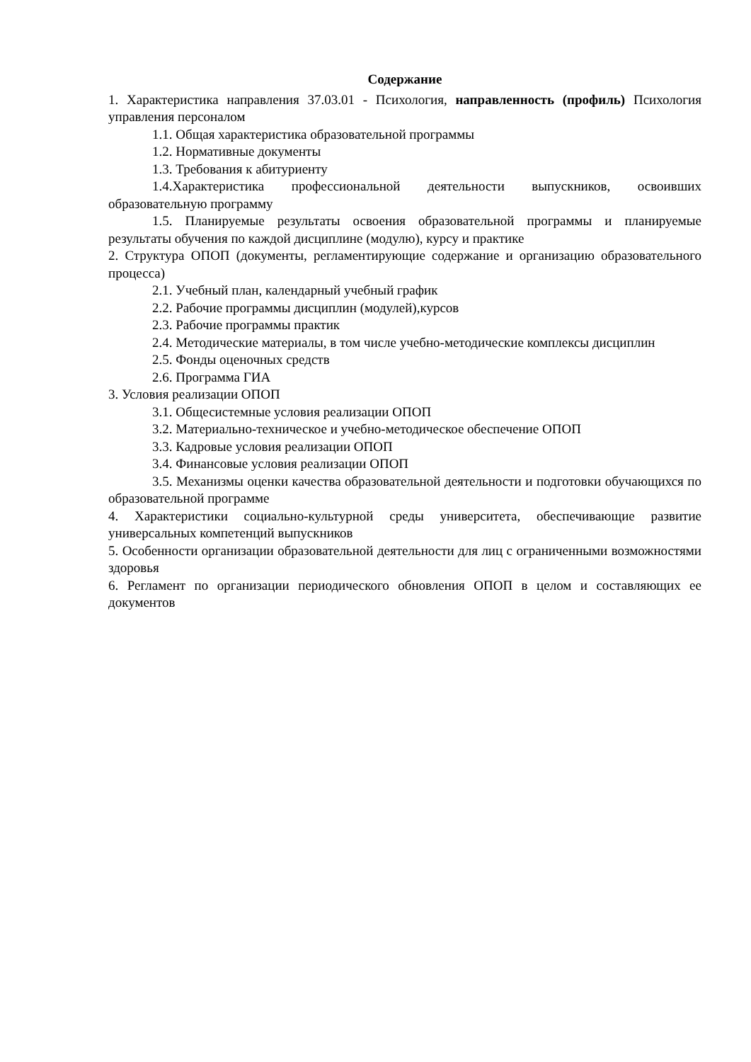Содержание
1. Характеристика направления 37.03.01 - Психология, направленность (профиль) Психология управления персоналом
1.1. Общая характеристика образовательной программы
1.2. Нормативные документы
1.3. Требования к абитуриенту
1.4.Характеристика профессиональной деятельности выпускников, освоивших образовательную программу
1.5. Планируемые результаты освоения образовательной программы и планируемые результаты обучения по каждой дисциплине (модулю), курсу и практике
2. Структура ОПОП (документы, регламентирующие содержание и организацию образовательного процесса)
2.1. Учебный план, календарный учебный график
2.2. Рабочие программы дисциплин (модулей),курсов
2.3. Рабочие программы практик
2.4. Методические материалы, в том числе учебно-методические комплексы дисциплин
2.5. Фонды оценочных средств
2.6. Программа ГИА
3. Условия реализации ОПОП
3.1. Общесистемные условия реализации ОПОП
3.2. Материально-техническое и учебно-методическое обеспечение ОПОП
3.3. Кадровые условия реализации ОПОП
3.4. Финансовые условия реализации ОПОП
3.5. Механизмы оценки качества образовательной деятельности и подготовки обучающихся по образовательной программе
4. Характеристики социально-культурной среды университета, обеспечивающие развитие универсальных компетенций выпускников
5. Особенности организации образовательной деятельности для лиц с ограниченными возможностями здоровья
6. Регламент по организации периодического обновления ОПОП в целом и составляющих ее документов